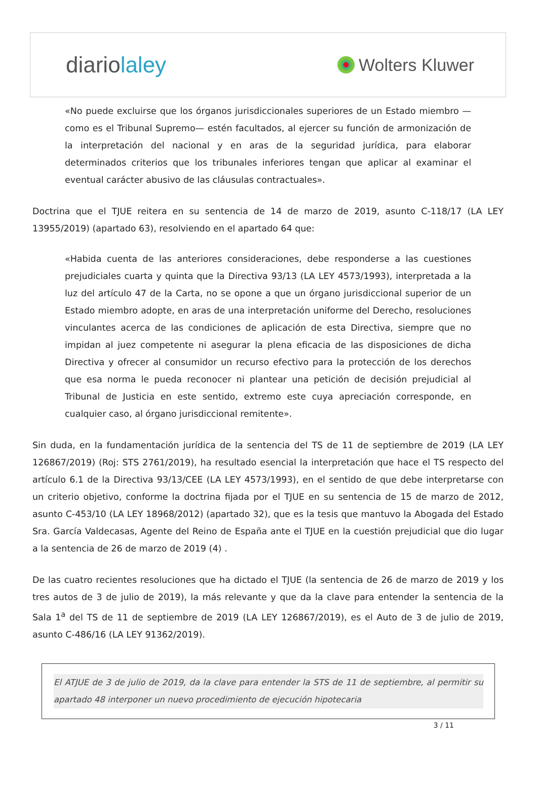diariolaley
Wolters Kluwer
«No puede excluirse que los órganos jurisdiccionales superiores de un Estado miembro —como es el Tribunal Supremo— estén facultados, al ejercer su función de armonización de la interpretación del nacional y en aras de la seguridad jurídica, para elaborar determinados criterios que los tribunales inferiores tengan que aplicar al examinar el eventual carácter abusivo de las cláusulas contractuales».
Doctrina que el TJUE reitera en su sentencia de 14 de marzo de 2019, asunto C-118/17 (LA LEY 13955/2019) (apartado 63), resolviendo en el apartado 64 que:
«Habida cuenta de las anteriores consideraciones, debe responderse a las cuestiones prejudiciales cuarta y quinta que la Directiva 93/13 (LA LEY 4573/1993), interpretada a la luz del artículo 47 de la Carta, no se opone a que un órgano jurisdiccional superior de un Estado miembro adopte, en aras de una interpretación uniforme del Derecho, resoluciones vinculantes acerca de las condiciones de aplicación de esta Directiva, siempre que no impidan al juez competente ni asegurar la plena eficacia de las disposiciones de dicha Directiva y ofrecer al consumidor un recurso efectivo para la protección de los derechos que esa norma le pueda reconocer ni plantear una petición de decisión prejudicial al Tribunal de Justicia en este sentido, extremo este cuya apreciación corresponde, en cualquier caso, al órgano jurisdiccional remitente».
Sin duda, en la fundamentación jurídica de la sentencia del TS de 11 de septiembre de 2019 (LA LEY 126867/2019) (Roj: STS 2761/2019), ha resultado esencial la interpretación que hace el TS respecto del artículo 6.1 de la Directiva 93/13/CEE (LA LEY 4573/1993), en el sentido de que debe interpretarse con un criterio objetivo, conforme la doctrina fijada por el TJUE en su sentencia de 15 de marzo de 2012, asunto C-453/10 (LA LEY 18968/2012) (apartado 32), que es la tesis que mantuvo la Abogada del Estado Sra. García Valdecasas, Agente del Reino de España ante el TJUE en la cuestión prejudicial que dio lugar a la sentencia de 26 de marzo de 2019 (4) .
De las cuatro recientes resoluciones que ha dictado el TJUE (la sentencia de 26 de marzo de 2019 y los tres autos de 3 de julio de 2019), la más relevante y que da la clave para entender la sentencia de la Sala 1<sup>a</sup> del TS de 11 de septiembre de 2019 (LA LEY 126867/2019), es el Auto de 3 de julio de 2019, asunto C-486/16 (LA LEY 91362/2019).
El ATJUE de 3 de julio de 2019, da la clave para entender la STS de 11 de septiembre, al permitir su apartado 48 interponer un nuevo procedimiento de ejecución hipotecaria
3 / 11